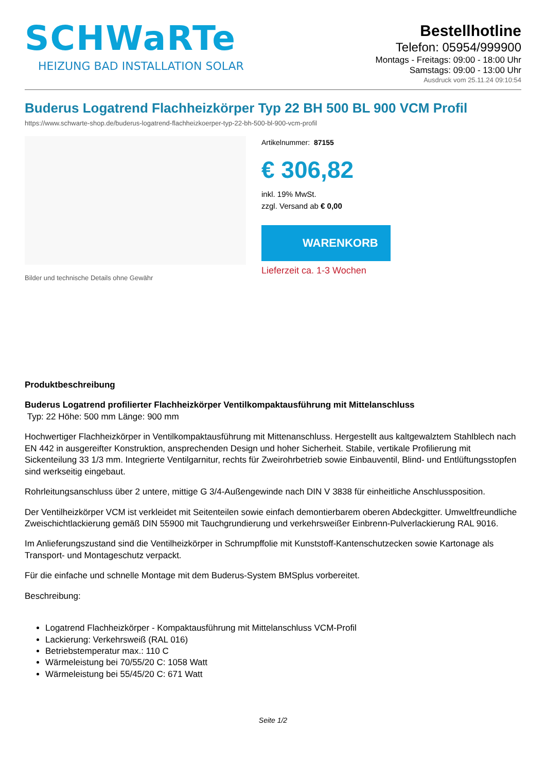SCHWaRTe
HEIZUNG BAD INSTALLATION SOLAR
Bestellhotline
Telefon: 05954/999900
Montags - Freitags: 09:00 - 18:00 Uhr
Samstags: 09:00 - 13:00 Uhr
Ausdruck vom 25.11.24 09:10:54
Buderus Logatrend Flachheizkörper Typ 22 BH 500 BL 900 VCM Profil
https://www.schwarte-shop.de/buderus-logatrend-flachheizkoerper-typ-22-bh-500-bl-900-vcm-profil
Bilder und technische Details ohne Gewähr
Artikelnummer: 87155
€ 306,82
inkl. 19% MwSt.
zzgl. Versand ab € 0,00
WARENKORB
Lieferzeit ca. 1-3 Wochen
Produktbeschreibung
Buderus Logatrend profilierter Flachheizkörper Ventilkompaktausführung mit Mittelanschluss
Typ: 22 Höhe: 500 mm Länge: 900 mm
Hochwertiger Flachheizkörper in Ventilkompaktausführung mit Mittenanschluss. Hergestellt aus kaltgewalztem Stahlblech nach EN 442 in ausgereifter Konstruktion, ansprechenden Design und hoher Sicherheit. Stabile, vertikale Profilierung mit Sickenteilung 33 1/3 mm. Integrierte Ventilgarnitur, rechts für Zweirohrbetrieb sowie Einbauventil, Blind- und Entlüftungsstopfen sind werkseitig eingebaut.
Rohrleitungsanschluss über 2 untere, mittige G 3/4-Außengewinde nach DIN V 3838 für einheitliche Anschlussposition.
Der Ventilheizkörper VCM ist verkleidet mit Seitenteilen sowie einfach demontierbarem oberen Abdeckgitter. Umweltfreundliche Zweischichtlackierung gemäß DIN 55900 mit Tauchgrundierung und verkehrsweißer Einbrenn-Pulverlackierung RAL 9016.
Im Anlieferungszustand sind die Ventilheizkörper in Schrumpffolie mit Kunststoff-Kantenschutzecken sowie Kartonage als Transport- und Montageschutz verpackt.
Für die einfache und schnelle Montage mit dem Buderus-System BMSplus vorbereitet.
Beschreibung:
Logatrend Flachheizkörper - Kompaktausführung mit Mittelanschluss VCM-Profil
Lackierung: Verkehrsweiß (RAL 016)
Betriebstemperatur max.: 110 C
Wärmeleistung bei 70/55/20 C: 1058 Watt
Wärmeleistung bei 55/45/20 C: 671 Watt
Seite 1/2